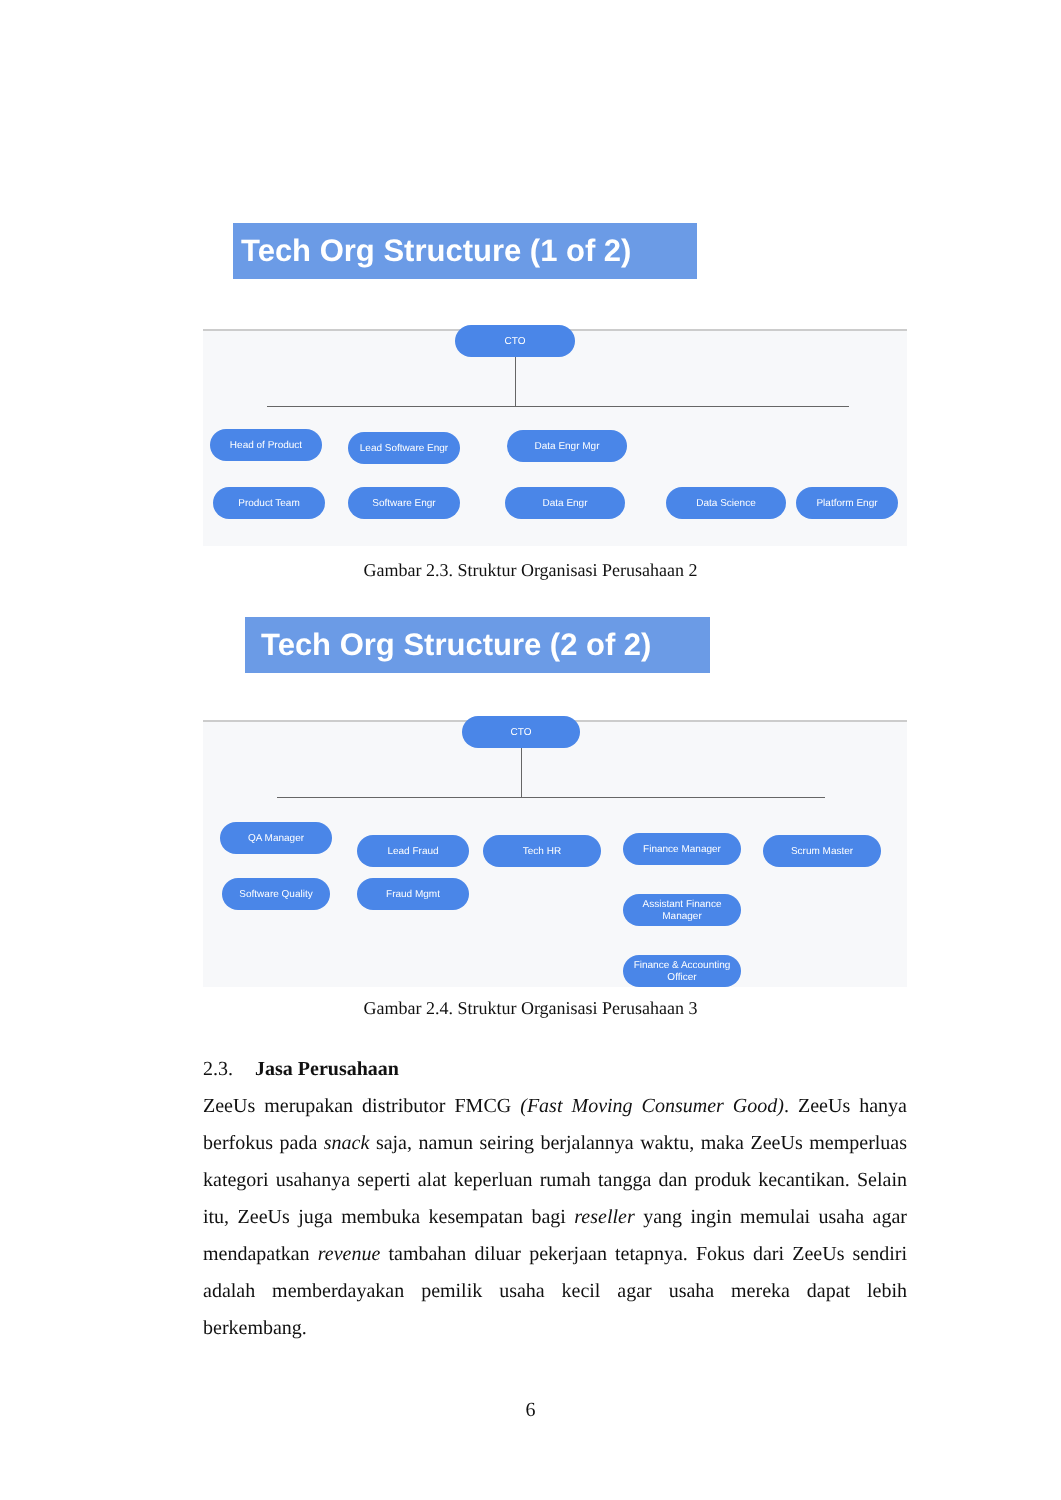Tech Org Structure (1 of 2)
CTO
Head of Product Lead Software Engr Data Engr Mgr
Product Team Software Engr Data Engr Data Science Platform Engr
Gambar 2.3. Struktur Organisasi Perusahaan 2
Tech Org Structure (2 of 2)
CTO
QA Manager
Lead Fraud Tech HR Finance Manager Scrum Master
Software Quality Fraud Mgmt
Assistant Finance Manager
Finance & Accounting Officer
Gambar 2.4. Struktur Organisasi Perusahaan 3
2.3. Jasa Perusahaan
ZeeUs merupakan distributor FMCG (Fast Moving Consumer Good). ZeeUs hanya berfokus pada snack saja, namun seiring berjalannya waktu, maka ZeeUs memperluas kategori usahanya seperti alat keperluan rumah tangga dan produk kecantikan. Selain itu, ZeeUs juga membuka kesempatan bagi reseller yang ingin memulai usaha agar mendapatkan revenue tambahan diluar pekerjaan tetapnya. Fokus dari ZeeUs sendiri adalah memberdayakan pemilik usaha kecil agar usaha mereka dapat lebih berkembang.
6